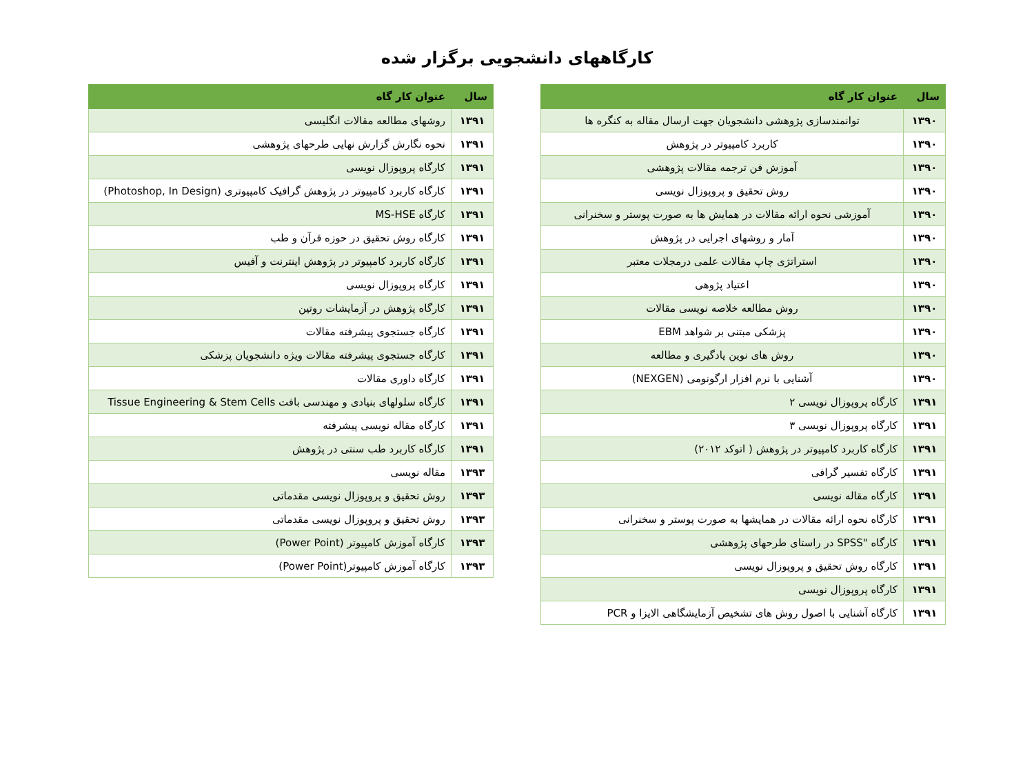کارگاههای دانشجویی برگزار شده
| سال | عنوان کار گاه |
| --- | --- |
| ۱۳۹۰ | توانمندسازی پژوهشی دانشجویان جهت ارسال مقاله به کنگره ها |
| ۱۳۹۰ | کاربرد کامپیوتر در پژوهش |
| ۱۳۹۰ | آموزش فن ترجمه مقالات پژوهشی |
| ۱۳۹۰ | روش تحقیق و پروپوزال نویسی |
| ۱۳۹۰ | آموزشی نحوه ارائه مقالات در همایش ها به صورت پوستر و سخنرانی |
| ۱۳۹۰ | آمار و روشهای اجرایی در پژوهش |
| ۱۳۹۰ | استراتژی چاپ مقالات علمی درمجلات معتبر |
| ۱۳۹۰ | اعتیاد پژوهی |
| ۱۳۹۰ | روش مطالعه خلاصه نویسی مقالات |
| ۱۳۹۰ | پزشکی مبتنی بر شواهد EBM |
| ۱۳۹۰ | روش های نوین یادگیری و مطالعه |
| ۱۳۹۰ | آشنایی با نرم افزار ارگونومی (NEXGEN) |
| ۱۳۹۱ | کارگاه پروپوزال نویسی ۲ |
| ۱۳۹۱ | کارگاه پروپوزال نویسی ۳ |
| ۱۳۹۱ | کارگاه کاربرد کامپیوتر در پژوهش ( اتوکد ۲۰۱۲) |
| ۱۳۹۱ | کارگاه تفسیر گرافی |
| ۱۳۹۱ | کارگاه مقاله نویسی |
| ۱۳۹۱ | کارگاه نحوه ارائه مقالات در همایشها به صورت پوستر و سخنرانی |
| ۱۳۹۱ | کارگاه "SPSS در راستای طرحهای پژوهشی |
| ۱۳۹۱ | کارگاه روش تحقیق و پروپوزال نویسی |
| ۱۳۹۱ | کارگاه پروپوزال نویسی |
| ۱۳۹۱ | کارگاه آشنایی با اصول روش های تشخیص آزمایشگاهی الایزا و PCR |
| سال | عنوان کار گاه |
| --- | --- |
| ۱۳۹۱ | روشهای مطالعه مقالات انگلیسی |
| ۱۳۹۱ | نحوه نگارش گزارش نهایی طرحهای پژوهشی |
| ۱۳۹۱ | کارگاه پروپوزال نویسی |
| ۱۳۹۱ | کارگاه کاربرد کامپیوتر در پژوهش گرافیک کامپیوتری (Photoshop, In Design) |
| ۱۳۹۱ | کارگاه MS-HSE |
| ۱۳۹۱ | کارگاه روش تحقیق در حوزه قرآن و طب |
| ۱۳۹۱ | کارگاه کاربرد کامپیوتر در پژوهش اینترنت و آفیس |
| ۱۳۹۱ | کارگاه پروپوزال نویسی |
| ۱۳۹۱ | کارگاه پژوهش در آزمایشات روتین |
| ۱۳۹۱ | کارگاه جستجوی پیشرفته مقالات |
| ۱۳۹۱ | کارگاه جستجوی پیشرفته مقالات ویژه دانشجویان پزشکی |
| ۱۳۹۱ | کارگاه داوری مقالات |
| ۱۳۹۱ | کارگاه سلولهای بنیادی و مهندسی بافت Tissue Engineering & Stem Cells |
| ۱۳۹۱ | کارگاه مقاله نویسی پیشرفته |
| ۱۳۹۱ | کارگاه کاربرد طب سنتی در پژوهش |
| ۱۳۹۳ | مقاله نویسی |
| ۱۳۹۳ | روش تحقیق و پروپوزال نویسی مقدماتی |
| ۱۳۹۳ | روش تحقیق و پروپوزال نویسی مقدماتی |
| ۱۳۹۳ | کارگاه آموزش کامپیوتر (Power Point) |
| ۱۳۹۳ | کارگاه آموزش کامپیوتر(Power Point) |